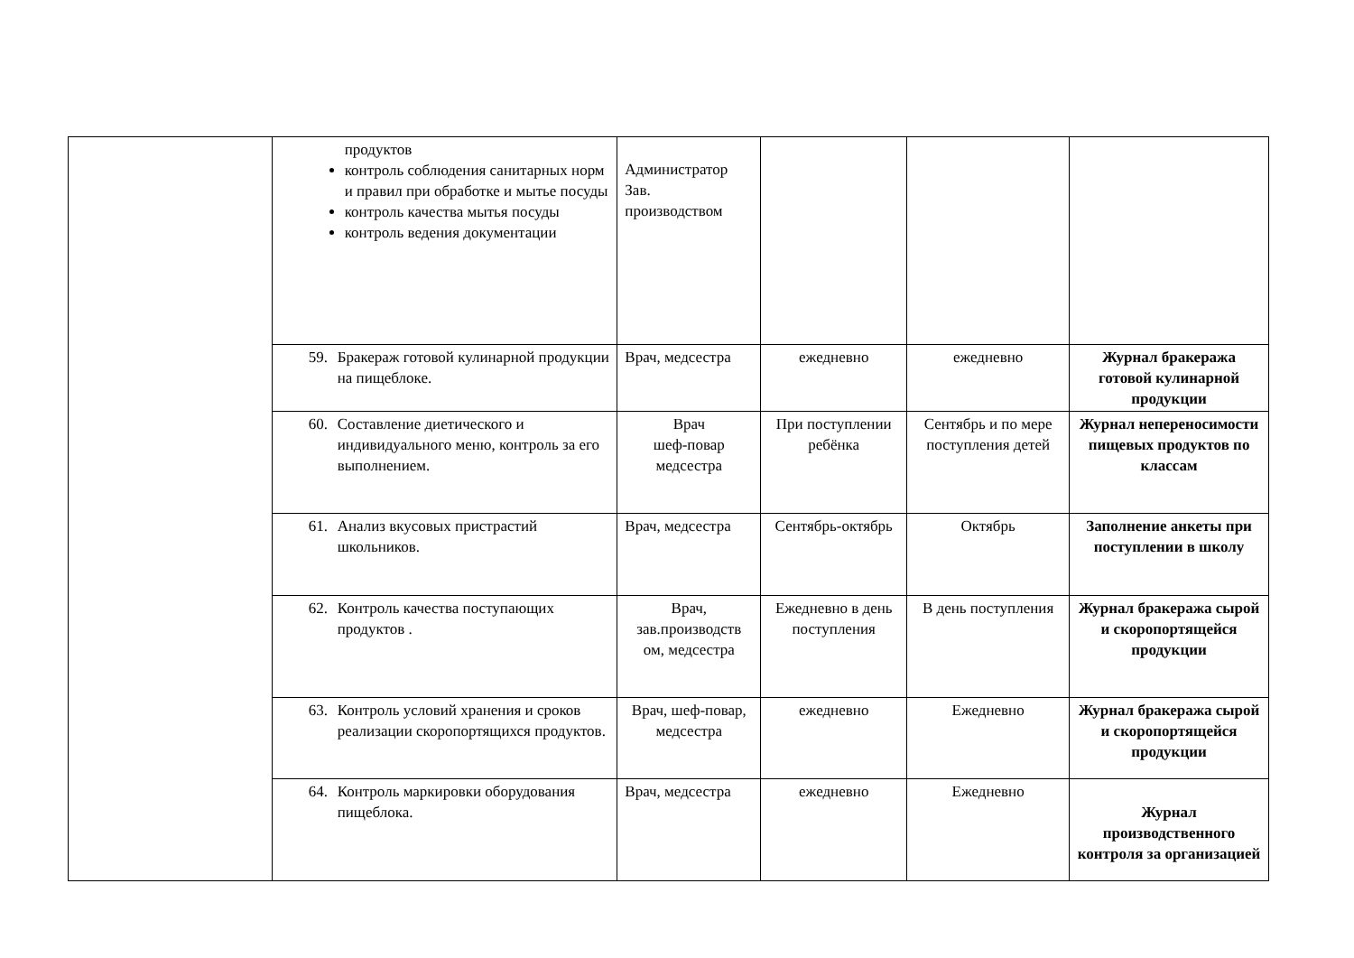| | продуктов контроль соблюдения санитарных норм и правил при обработке и мытье посуды контроль качества мытья посуды контроль ведения документации | Администратор Зав. производством | | | |
| | 59. Бракераж готовой кулинарной продукции на пищеблоке. | Врач, медсестра | ежедневно | ежедневно | Журнал бракеража готовой кулинарной продукции |
| | 60. Составление диетического и индивидуального меню, контроль за его выполнением. | Врач шеф-повар медсестра | При поступлении ребёнка | Сентябрь и по мере поступления детей | Журнал непереносимости пищевых продуктов по классам |
| | 61. Анализ вкусовых пристрастий школьников. | Врач, медсестра | Сентябрь-октябрь | Октябрь | Заполнение анкеты при поступлении в школу |
| | 62. Контроль качества поступающих продуктов . | Врач, зав.производств ом, медсестра | Ежедневно в день поступления | В день поступления | Журнал бракеража сырой и скоропортящейся продукции |
| | 63. Контроль условий хранения и сроков реализации скоропортящихся продуктов. | Врач, шеф-повар, медсестра | ежедневно | Ежедневно | Журнал бракеража сырой и скоропортящейся продукции |
| | 64. Контроль маркировки оборудования пищеблока. | Врач, медсестра | ежедневно | Ежедневно | Журнал производственного контроля за организацией |